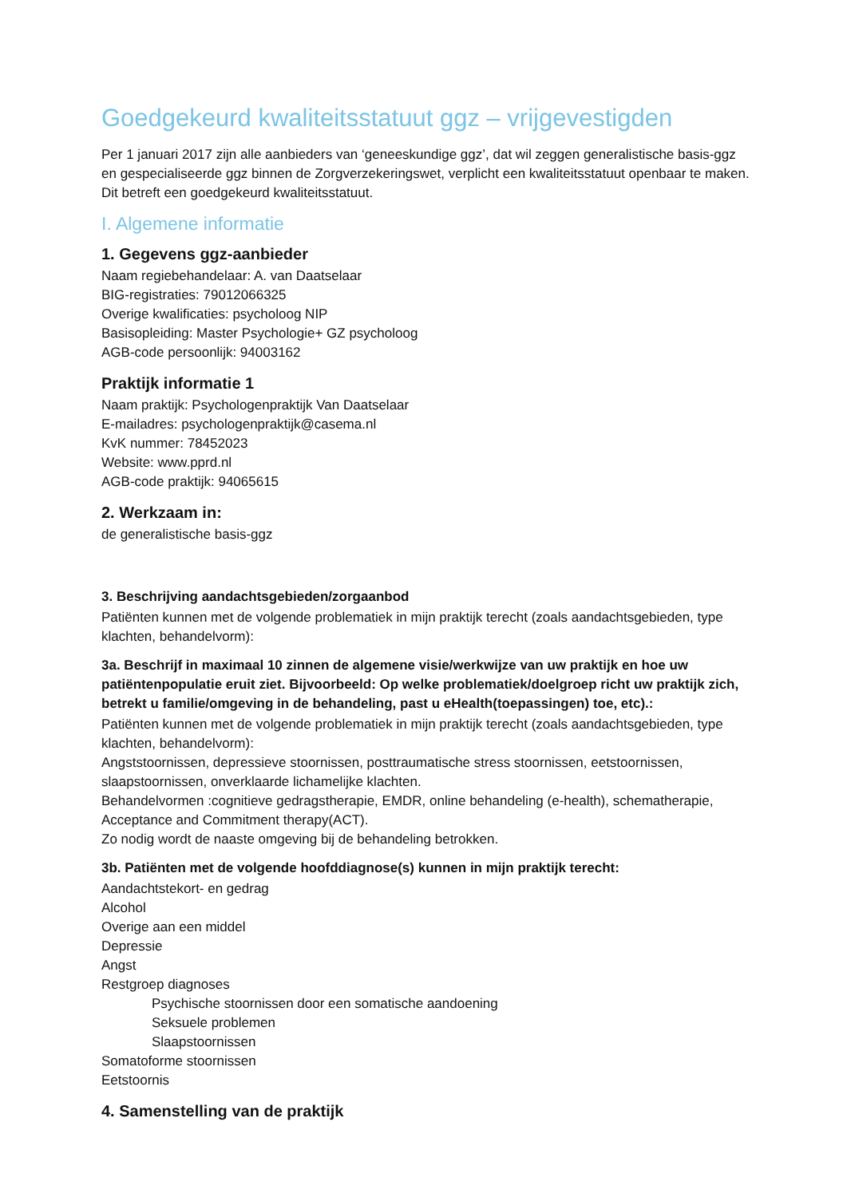Goedgekeurd kwaliteitsstatuut ggz – vrijgevestigden
Per 1 januari 2017 zijn alle aanbieders van ‘geneeskundige ggz’, dat wil zeggen generalistische basis-ggz en gespecialiseerde ggz binnen de Zorgverzekeringswet, verplicht een kwaliteitsstatuut openbaar te maken. Dit betreft een goedgekeurd kwaliteitsstatuut.
I. Algemene informatie
1. Gegevens ggz-aanbieder
Naam regiebehandelaar: A. van Daatselaar
BIG-registraties: 79012066325
Overige kwalificaties: psycholoog NIP
Basisopleiding: Master Psychologie+ GZ psycholoog
AGB-code persoonlijk: 94003162
Praktijk informatie 1
Naam praktijk: Psychologenpraktijk Van Daatselaar
E-mailadres: psychologenpraktijk@casema.nl
KvK nummer: 78452023
Website: www.pprd.nl
AGB-code praktijk: 94065615
2. Werkzaam in:
de generalistische basis-ggz
3. Beschrijving aandachtsgebieden/zorgaanbod
Patiënten kunnen met de volgende problematiek in mijn praktijk terecht (zoals aandachtsgebieden, type klachten, behandelvorm):
3a. Beschrijf in maximaal 10 zinnen de algemene visie/werkwijze van uw praktijk en hoe uw patiëntenpopulatie eruit ziet. Bijvoorbeeld: Op welke problematiek/doelgroep richt uw praktijk zich, betrekt u familie/omgeving in de behandeling, past u eHealth(toepassingen) toe, etc).:
Patiënten kunnen met de volgende problematiek in mijn praktijk terecht (zoals aandachtsgebieden, type klachten, behandelvorm):
Angststoornissen, depressieve stoornissen, posttraumatische stress stoornissen, eetstoornissen, slaapstoornissen, onverklaarde lichamelijke klachten.
Behandelvormen :cognitieve gedragstherapie, EMDR, online behandeling (e-health), schematherapie, Acceptance and Commitment therapy(ACT).
Zo nodig wordt de naaste omgeving bij de behandeling betrokken.
3b. Patiënten met de volgende hoofddiagnose(s) kunnen in mijn praktijk terecht:
Aandachtstekort- en gedrag
Alcohol
Overige aan een middel
Depressie
Angst
Restgroep diagnoses
Psychische stoornissen door een somatische aandoening
Seksuele problemen
Slaapstoornissen
Somatoforme stoornissen
Eetstoornis
4. Samenstelling van de praktijk